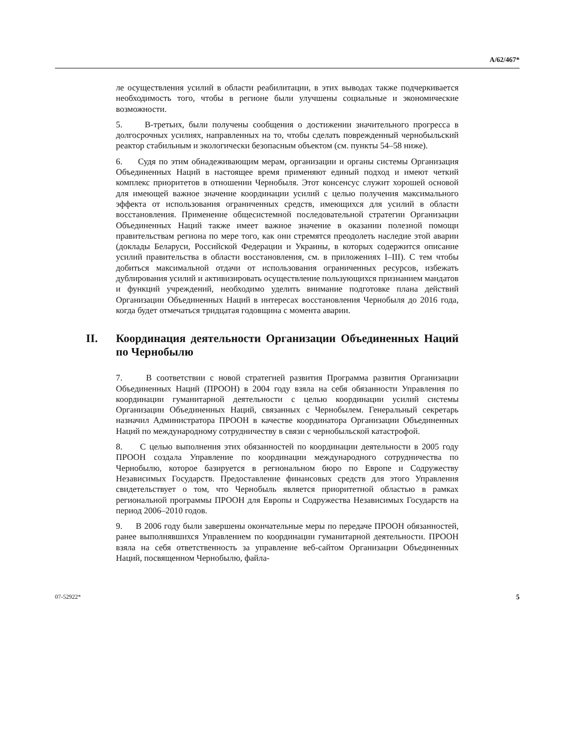A/62/467*
ле осуществления усилий в области реабилитации, в этих выводах также подчеркивается необходимость того, чтобы в регионе были улучшены социальные и экономические возможности.
5. В-третьих, были получены сообщения о достижении значительного прогресса в долгосрочных усилиях, направленных на то, чтобы сделать поврежденный чернобыльский реактор стабильным и экологически безопасным объектом (см. пункты 54–58 ниже).
6. Судя по этим обнадеживающим мерам, организации и органы системы Организация Объединенных Наций в настоящее время применяют единый подход и имеют четкий комплекс приоритетов в отношении Чернобыля. Этот консенсус служит хорошей основой для имеющей важное значение координации усилий с целью получения максимального эффекта от использования ограниченных средств, имеющихся для усилий в области восстановления. Применение общесистемной последовательной стратегии Организации Объединенных Наций также имеет важное значение в оказании полезной помощи правительствам региона по мере того, как они стремятся преодолеть наследие этой аварии (доклады Беларуси, Российской Федерации и Украины, в которых содержится описание усилий правительства в области восстановления, см. в приложениях I–III). С тем чтобы добиться максимальной отдачи от использования ограниченных ресурсов, избежать дублирования усилий и активизировать осуществление пользующихся признанием мандатов и функций учреждений, необходимо уделить внимание подготовке плана действий Организации Объединенных Наций в интересах восстановления Чернобыля до 2016 года, когда будет отмечаться тридцатая годовщина с момента аварии.
II. Координация деятельности Организации Объединенных Наций по Чернобылю
7. В соответствии с новой стратегией развития Программа развития Организации Объединенных Наций (ПРООН) в 2004 году взяла на себя обязанности Управления по координации гуманитарной деятельности с целью координации усилий системы Организации Объединенных Наций, связанных с Чернобылем. Генеральный секретарь назначил Администратора ПРООН в качестве координатора Организации Объединенных Наций по международному сотрудничеству в связи с чернобыльской катастрофой.
8. С целью выполнения этих обязанностей по координации деятельности в 2005 году ПРООН создала Управление по координации международного сотрудничества по Чернобылю, которое базируется в региональном бюро по Европе и Содружеству Независимых Государств. Предоставление финансовых средств для этого Управления свидетельствует о том, что Чернобыль является приоритетной областью в рамках региональной программы ПРООН для Европы и Содружества Независимых Государств на период 2006–2010 годов.
9. В 2006 году были завершены окончательные меры по передаче ПРООН обязанностей, ранее выполнявшихся Управлением по координации гуманитарной деятельности. ПРООН взяла на себя ответственность за управление веб-сайтом Организации Объединенных Наций, посвященном Чернобылю, файла-
07-52922* 5